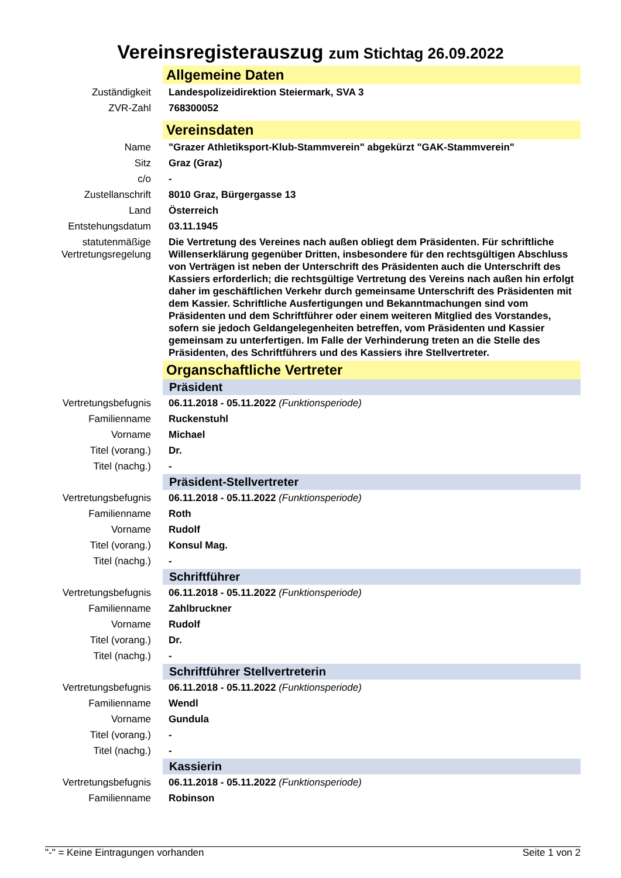Vereinsregisterauszug zum Stichtag 26.09.2022
| | Allgemeine Daten |
| Zuständigkeit | Landespolizeidirektion Steiermark, SVA 3 |
| ZVR-Zahl | 768300052 |
| | Vereinsdaten |
| Name | "Grazer Athletiksport-Klub-Stammverein" abgekürzt "GAK-Stammverein" |
| Sitz | Graz (Graz) |
| c/o | - |
| Zustellanschrift | 8010 Graz, Bürgergasse 13 |
| Land | Österreich |
| Entstehungsdatum | 03.11.1945 |
| statutenmäßige Vertretungsregelung | Die Vertretung des Vereines nach außen obliegt dem Präsidenten. Für schriftliche Willenserklärung gegenüber Dritten, insbesondere für den rechtsgültigen Abschluss von Verträgen ist neben der Unterschrift des Präsidenten auch die Unterschrift des Kassiers erforderlich; die rechtsgültige Vertretung des Vereins nach außen hin erfolgt daher im geschäftlichen Verkehr durch gemeinsame Unterschrift des Präsidenten mit dem Kassier. Schriftliche Ausfertigungen und Bekanntmachungen sind vom Präsidenten und dem Schriftführer oder einem weiteren Mitglied des Vorstandes, sofern sie jedoch Geldangelegenheiten betreffen, vom Präsidenten und Kassier gemeinsam zu unterfertigen. Im Falle der Verhinderung treten an die Stelle des Präsidenten, des Schriftführers und des Kassiers ihre Stellvertreter. |
| | Organschaftliche Vertreter |
| | Präsident |
| Vertretungsbefugnis | 06.11.2018 - 05.11.2022 (Funktionsperiode) |
| Familienname | Ruckenstuhl |
| Vorname | Michael |
| Titel (vorang.) | Dr. |
| Titel (nachg.) | - |
| | Präsident-Stellvertreter |
| Vertretungsbefugnis | 06.11.2018 - 05.11.2022 (Funktionsperiode) |
| Familienname | Roth |
| Vorname | Rudolf |
| Titel (vorang.) | Konsul Mag. |
| Titel (nachg.) | - |
| | Schriftführer |
| Vertretungsbefugnis | 06.11.2018 - 05.11.2022 (Funktionsperiode) |
| Familienname | Zahlbruckner |
| Vorname | Rudolf |
| Titel (vorang.) | Dr. |
| Titel (nachg.) | - |
| | Schriftführer Stellvertreterin |
| Vertretungsbefugnis | 06.11.2018 - 05.11.2022 (Funktionsperiode) |
| Familienname | Wendl |
| Vorname | Gundula |
| Titel (vorang.) | - |
| Titel (nachg.) | - |
| | Kassierin |
| Vertretungsbefugnis | 06.11.2018 - 05.11.2022 (Funktionsperiode) |
| Familienname | Robinson |
"-" = Keine Eintragungen vorhanden Seite 1 von 2